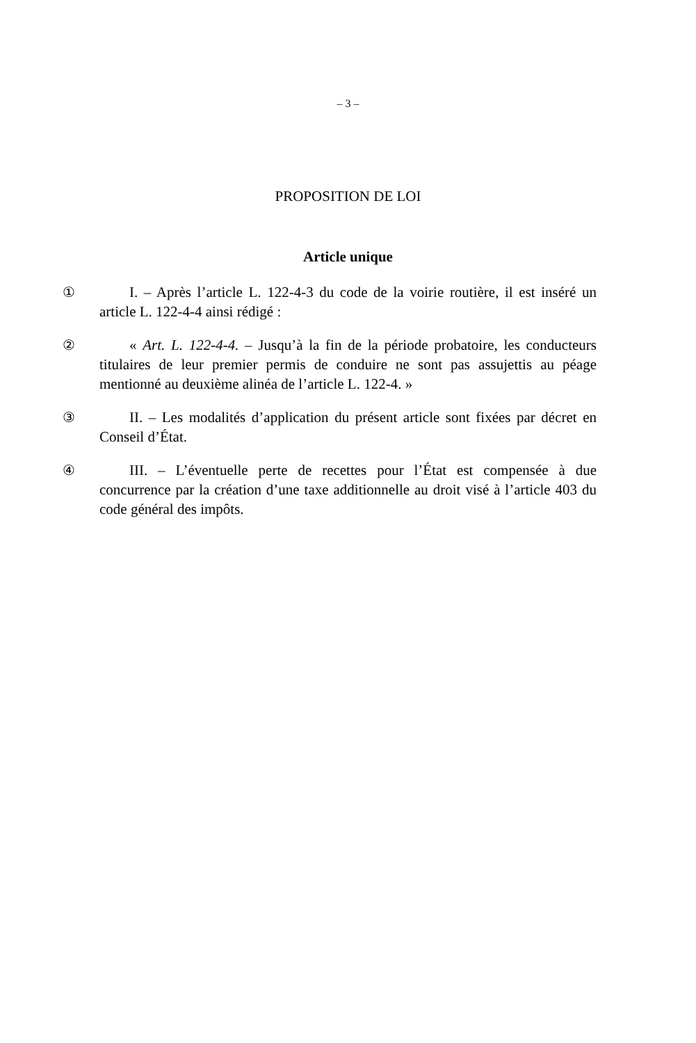– 3 –
PROPOSITION DE LOI
Article unique
①
I. – Après l’article L. 122-4-3 du code de la voirie routière, il est inséré un article L. 122-4-4 ainsi rédigé :
②
« Art. L. 122-4-4. – Jusqu’à la fin de la période probatoire, les conducteurs titulaires de leur premier permis de conduire ne sont pas assujettis au péage mentionné au deuxième alinéa de l’article L. 122-4. »
③
II. – Les modalités d’application du présent article sont fixées par décret en Conseil d’État.
④
III. – L’éventuelle perte de recettes pour l’État est compensée à due concurrence par la création d’une taxe additionnelle au droit visé à l’article 403 du code général des impôts.